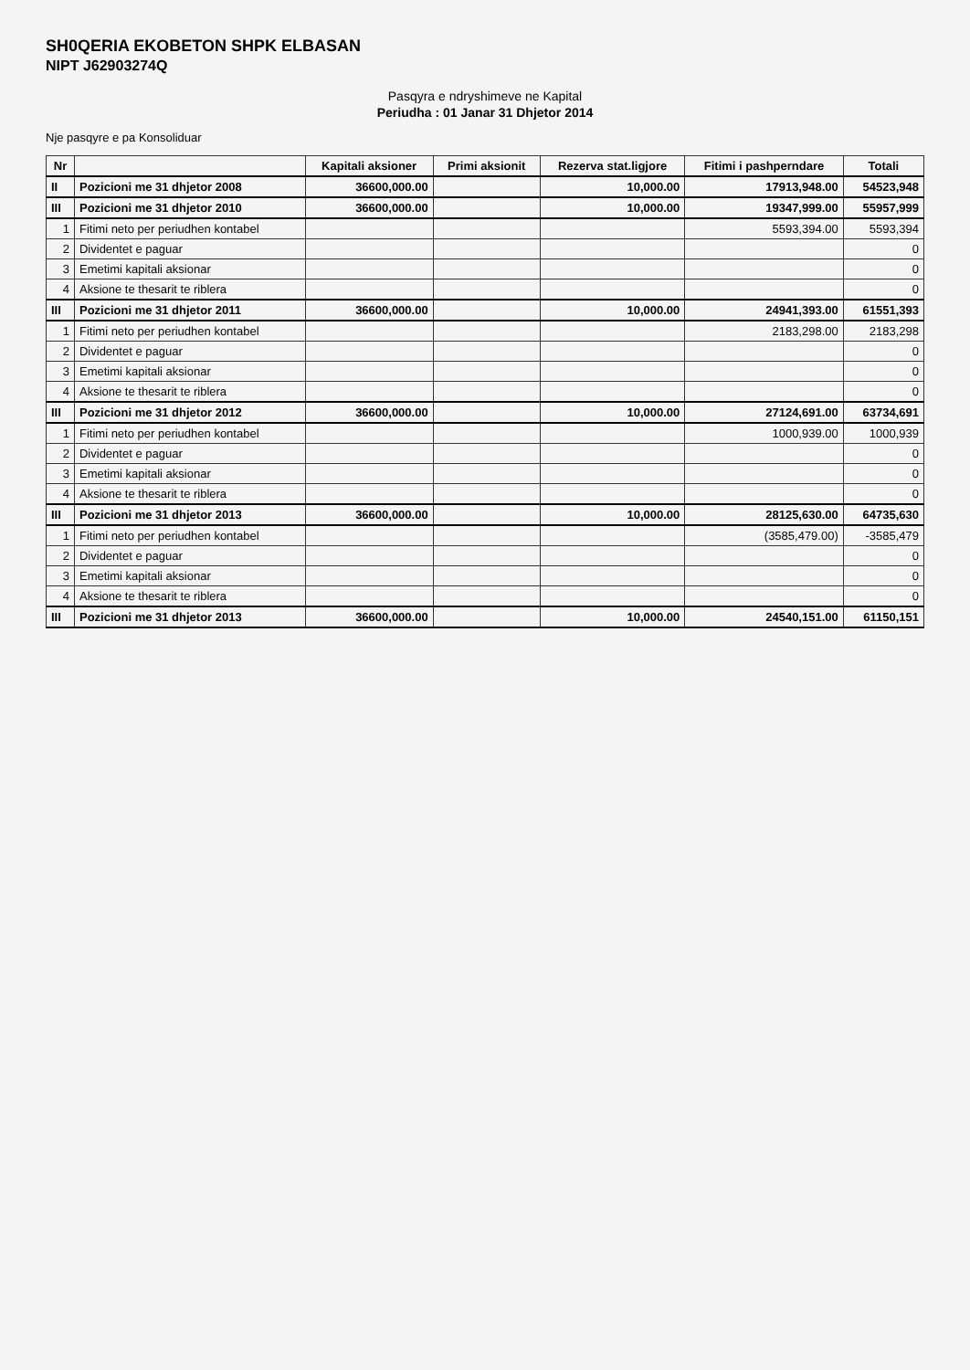SH0QERIA EKOBETON SHPK ELBASAN
NIPT J62903274Q
Pasqyra e ndryshimeve ne Kapital
Periudha : 01 Janar 31 Dhjetor 2014
Nje pasqyre e pa Konsoliduar
| Nr | | Kapitali aksioner | Primi aksionit | Rezerva stat.ligjore | Fitimi i pashperndare | Totali |
| --- | --- | --- | --- | --- | --- | --- |
| II | Pozicioni me 31 dhjetor 2008 | 36600,000.00 | | 10,000.00 | 17913,948.00 | 54523,948 |
| III | Pozicioni me 31 dhjetor 2010 | 36600,000.00 | | 10,000.00 | 19347,999.00 | 55957,999 |
| 1 | Fitimi neto per periudhen kontabel | | | | 5593,394.00 | 5593,394 |
| 2 | Dividentet e paguar | | | | | 0 |
| 3 | Emetimi kapitali aksionar | | | | | 0 |
| 4 | Aksione te thesarit te riblera | | | | | 0 |
| III | Pozicioni me 31 dhjetor 2011 | 36600,000.00 | | 10,000.00 | 24941,393.00 | 61551,393 |
| 1 | Fitimi neto per periudhen kontabel | | | | 2183,298.00 | 2183,298 |
| 2 | Dividentet e paguar | | | | | 0 |
| 3 | Emetimi kapitali aksionar | | | | | 0 |
| 4 | Aksione te thesarit te riblera | | | | | 0 |
| III | Pozicioni me 31 dhjetor 2012 | 36600,000.00 | | 10,000.00 | 27124,691.00 | 63734,691 |
| 1 | Fitimi neto per periudhen kontabel | | | | 1000,939.00 | 1000,939 |
| 2 | Dividentet e paguar | | | | | 0 |
| 3 | Emetimi kapitali aksionar | | | | | 0 |
| 4 | Aksione te thesarit te riblera | | | | | 0 |
| III | Pozicioni me 31 dhjetor 2013 | 36600,000.00 | | 10,000.00 | 28125,630.00 | 64735,630 |
| 1 | Fitimi neto per periudhen kontabel | | | | (3585,479.00) | -3585,479 |
| 2 | Dividentet e paguar | | | | | 0 |
| 3 | Emetimi kapitali aksionar | | | | | 0 |
| 4 | Aksione te thesarit te riblera | | | | | 0 |
| III | Pozicioni me 31 dhjetor 2013 | 36600,000.00 | | 10,000.00 | 24540,151.00 | 61150,151 |